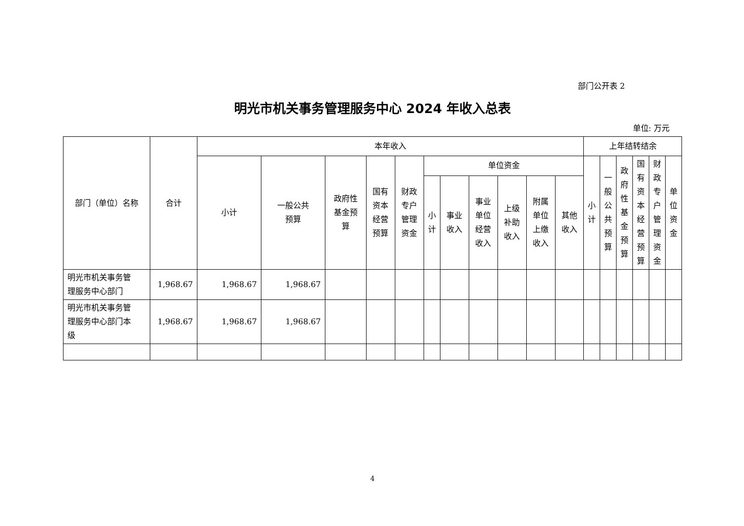部门公开表 2
明光市机关事务管理服务中心 2024 年收入总表
单位: 万元
| 部门（单位）名称 | 合计 | 本年收入 | | | | | | | | | | | 上年结转结余 | | | | | |
| --- | --- | --- | --- | --- | --- | --- | --- | --- | --- | --- | --- | --- | --- | --- | --- | --- | --- | --- |
| | | 小计 | 一般公共 预算 | 政府性 基金预 算 | 国有 资本 经营 预算 | 财政 专户 管理 资金 | 单位资金 | | | | | | 小 计 | 一 般 公 共 预 算 | 政 府 性 基 金 预 算 | 国 有 资 本 经 营 预 算 | 财 政 专 户 管 理 资 金 | 单 位 资 金 |
| | | | | | | | 小 计 | 事业 收入 | 事业 单位 经营 收入 | 上级 补助 收入 | 附属 单位 上缴 收入 | 其他 收入 | | | | | | |
| 明光市机关事务管 理服务中心部门 | 1,968.67 | 1,968.67 | 1,968.67 | | | | | | | | | | | | | | | |
| 明光市机关事务管 理服务中心部门本 级 | 1,968.67 | 1,968.67 | 1,968.67 | | | | | | | | | | | | | | | |
4